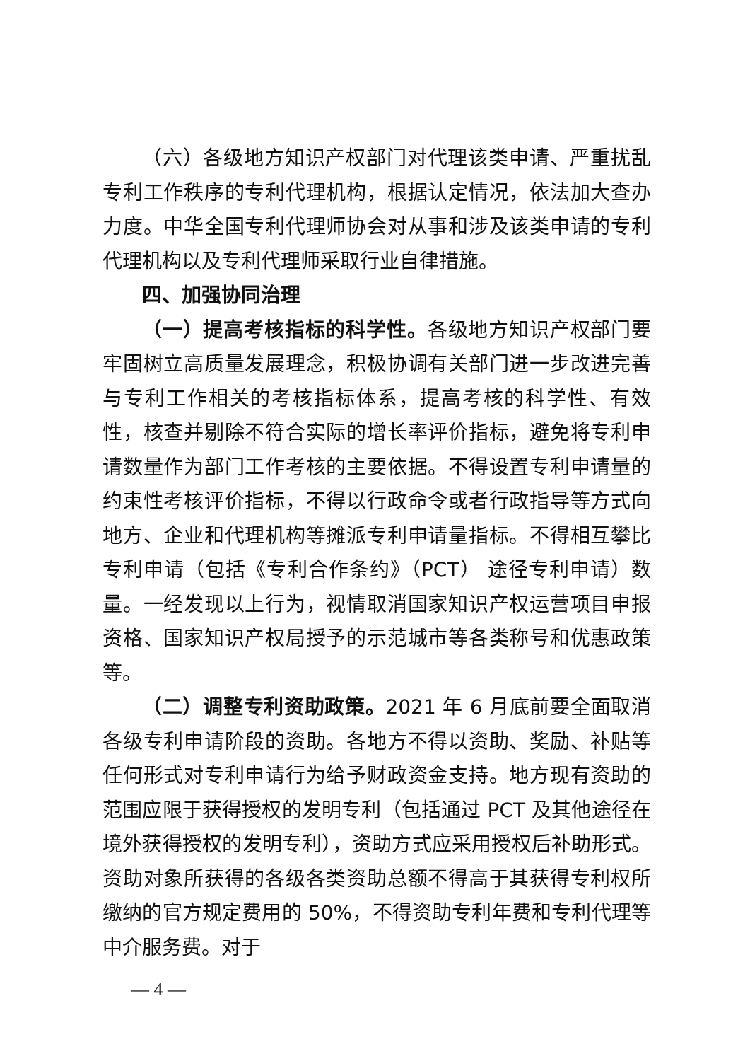（六）各级地方知识产权部门对代理该类申请、严重扰乱专利工作秩序的专利代理机构，根据认定情况，依法加大查办力度。中华全国专利代理师协会对从事和涉及该类申请的专利代理机构以及专利代理师采取行业自律措施。
四、加强协同治理
（一）提高考核指标的科学性。各级地方知识产权部门要牢固树立高质量发展理念，积极协调有关部门进一步改进完善与专利工作相关的考核指标体系，提高考核的科学性、有效性，核查并剔除不符合实际的增长率评价指标，避免将专利申请数量作为部门工作考核的主要依据。不得设置专利申请量的约束性考核评价指标，不得以行政命令或者行政指导等方式向地方、企业和代理机构等摊派专利申请量指标。不得相互攀比专利申请（包括《专利合作条约》（PCT） 途径专利申请）数量。一经发现以上行为，视情取消国家知识产权运营项目申报资格、国家知识产权局授予的示范城市等各类称号和优惠政策等。
（二）调整专利资助政策。2021 年 6 月底前要全面取消各级专利申请阶段的资助。各地方不得以资助、奖励、补贴等任何形式对专利申请行为给予财政资金支持。地方现有资助的范围应限于获得授权的发明专利（包括通过 PCT 及其他途径在境外获得授权的发明专利），资助方式应采用授权后补助形式。资助对象所获得的各级各类资助总额不得高于其获得专利权所缴纳的官方规定费用的 50%，不得资助专利年费和专利代理等中介服务费。对于
— 4 —